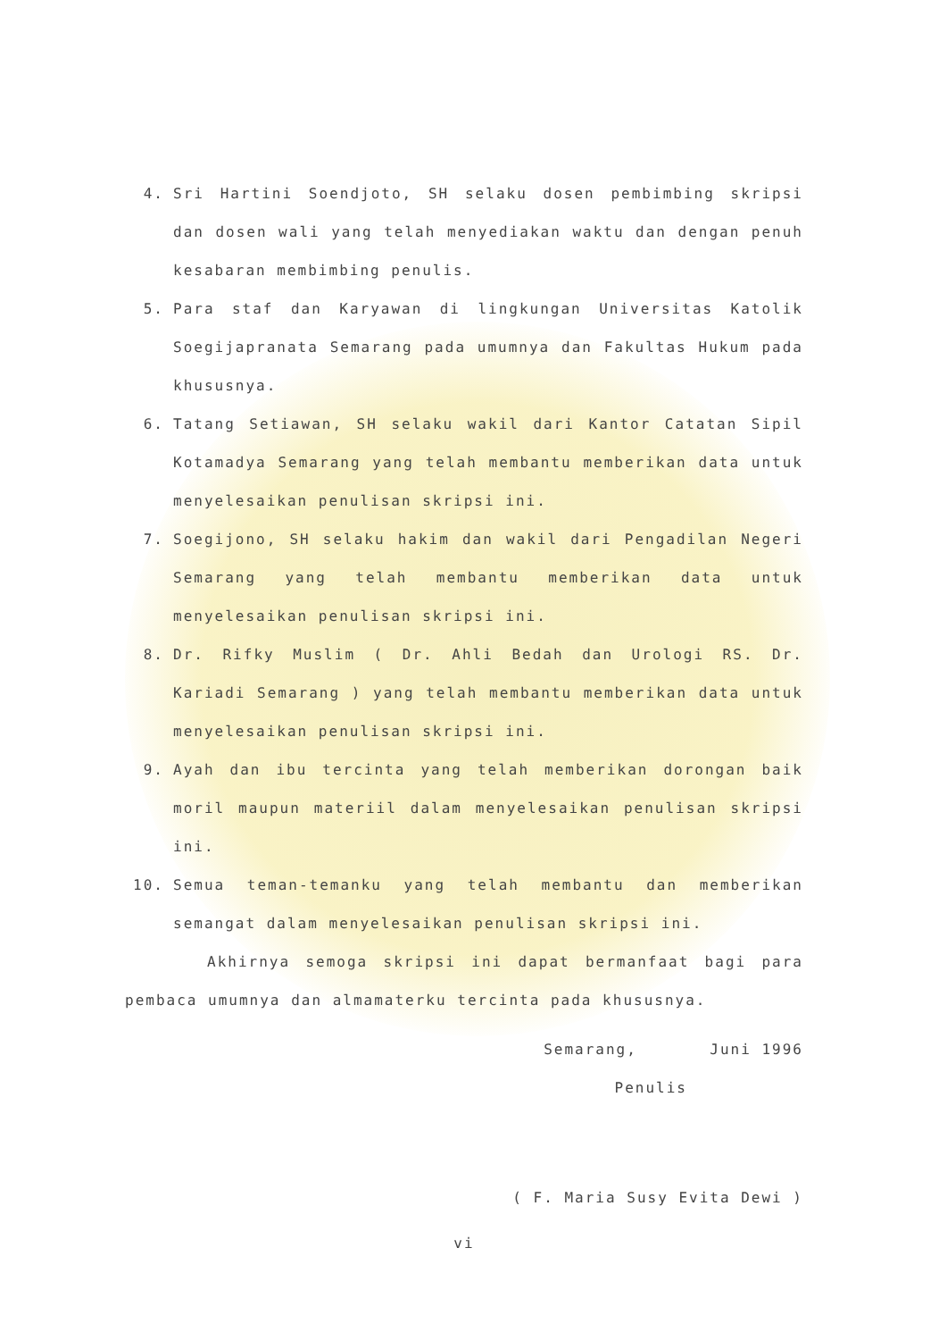4. Sri Hartini Soendjoto, SH selaku dosen pembimbing skripsi dan dosen wali yang telah menyediakan waktu dan dengan penuh kesabaran membimbing penulis.
5. Para staf dan Karyawan di lingkungan Universitas Katolik Soegijapranata Semarang pada umumnya dan Fakultas Hukum pada khususnya.
6. Tatang Setiawan, SH selaku wakil dari Kantor Catatan Sipil Kotamadya Semarang yang telah membantu memberikan data untuk menyelesaikan penulisan skripsi ini.
7. Soegijono, SH selaku hakim dan wakil dari Pengadilan Negeri Semarang yang telah membantu memberikan data untuk menyelesaikan penulisan skripsi ini.
8. Dr. Rifky Muslim ( Dr. Ahli Bedah dan Urologi RS. Dr. Kariadi Semarang ) yang telah membantu memberikan data untuk menyelesaikan penulisan skripsi ini.
9. Ayah dan ibu tercinta yang telah memberikan dorongan baik moril maupun materiil dalam menyelesaikan penulisan skripsi ini.
10. Semua teman-temanku yang telah membantu dan memberikan semangat dalam menyelesaikan penulisan skripsi ini.
Akhirnya semoga skripsi ini dapat bermanfaat bagi para pembaca umumnya dan almamaterku tercinta pada khususnya.
Semarang, Juni 1996
Penulis
( F. Maria Susy Evita Dewi )
vi